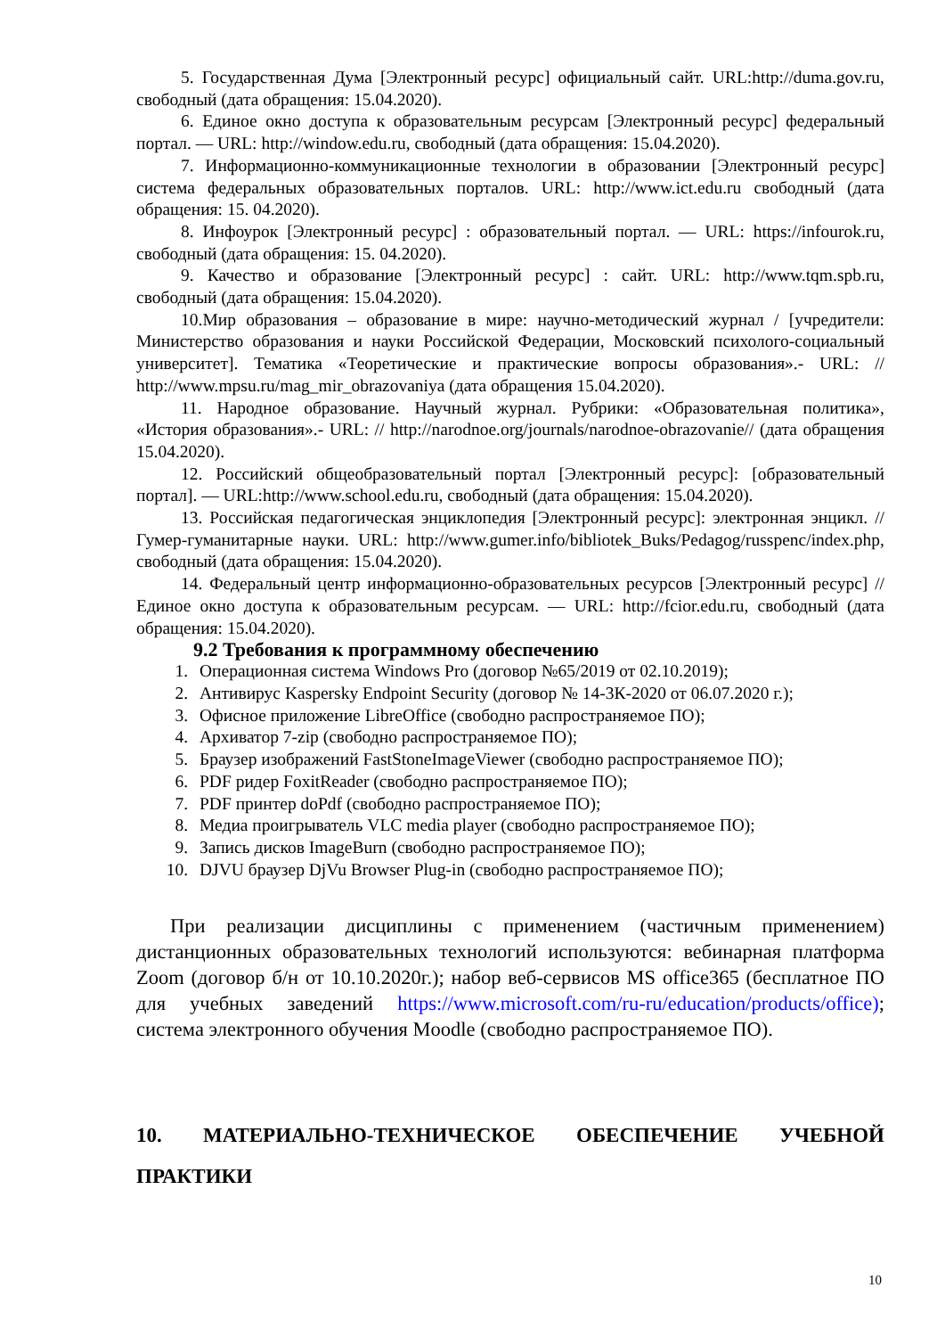5. Государственная Дума [Электронный ресурс] официальный сайт. URL:http://duma.gov.ru, свободный (дата обращения: 15.04.2020).
6. Единое окно доступа к образовательным ресурсам [Электронный ресурс] федеральный портал. — URL: http://window.edu.ru, свободный (дата обращения: 15.04.2020).
7. Информационно-коммуникационные технологии в образовании [Электронный ресурс] система федеральных образовательных порталов. URL: http://www.ict.edu.ru свободный (дата обращения: 15. 04.2020).
8. Инфоурок [Электронный ресурс] : образовательный портал. — URL: https://infourok.ru, свободный (дата обращения: 15. 04.2020).
9. Качество и образование [Электронный ресурс] : сайт. URL: http://www.tqm.spb.ru, свободный (дата обращения: 15.04.2020).
10.Мир образования – образование в мире: научно-методический журнал / [учредители: Министерство образования и науки Российской Федерации, Московский психолого-социальный университет]. Тематика «Теоретические и практические вопросы образования».- URL: // http://www.mpsu.ru/mag_mir_obrazovaniya (дата обращения 15.04.2020).
11. Народное образование. Научный журнал. Рубрики: «Образовательная политика», «История образования».- URL: // http://narodnoe.org/journals/narodnoe-obrazovanie// (дата обращения 15.04.2020).
12. Российский общеобразовательный портал [Электронный ресурс]: [образовательный портал]. — URL:http://www.school.edu.ru, свободный (дата обращения: 15.04.2020).
13. Российская педагогическая энциклопедия [Электронный ресурс]: электронная энцикл. // Гумер-гуманитарные науки. URL: http://www.gumer.info/bibliotek_Buks/Pedagog/russpenc/index.php, свободный (дата обращения: 15.04.2020).
14. Федеральный центр информационно-образовательных ресурсов [Электронный ресурс] // Единое окно доступа к образовательным ресурсам. — URL: http://fcior.edu.ru, свободный (дата обращения: 15.04.2020).
9.2 Требования к программному обеспечению
1. Операционная система Windows Pro (договор №65/2019 от 02.10.2019);
2. Антивирус Kaspersky Endpoint Security (договор № 14-3К-2020 от 06.07.2020 г.);
3. Офисное приложение LibreOffice (свободно распространяемое ПО);
4. Архиватор 7-zip (свободно распространяемое ПО);
5. Браузер изображений FastStoneImageViewer (свободно распространяемое ПО);
6. PDF ридер FoxitReader (свободно распространяемое ПО);
7. PDF принтер doPdf (свободно распространяемое ПО);
8. Медиа проигрыватель VLC media player (свободно распространяемое ПО);
9. Запись дисков ImageBurn (свободно распространяемое ПО);
10. DJVU браузер DjVu Browser Plug-in (свободно распространяемое ПО);
При реализации дисциплины с применением (частичным применением) дистанционных образовательных технологий используются: вебинарная платформа Zoom (договор б/н от 10.10.2020г.); набор веб-сервисов MS office365 (бесплатное ПО для учебных заведений https://www.microsoft.com/ru-ru/education/products/office); система электронного обучения Moodle (свободно распространяемое ПО).
10. МАТЕРИАЛЬНО-ТЕХНИЧЕСКОЕ ОБЕСПЕЧЕНИЕ УЧЕБНОЙ ПРАКТИКИ
10